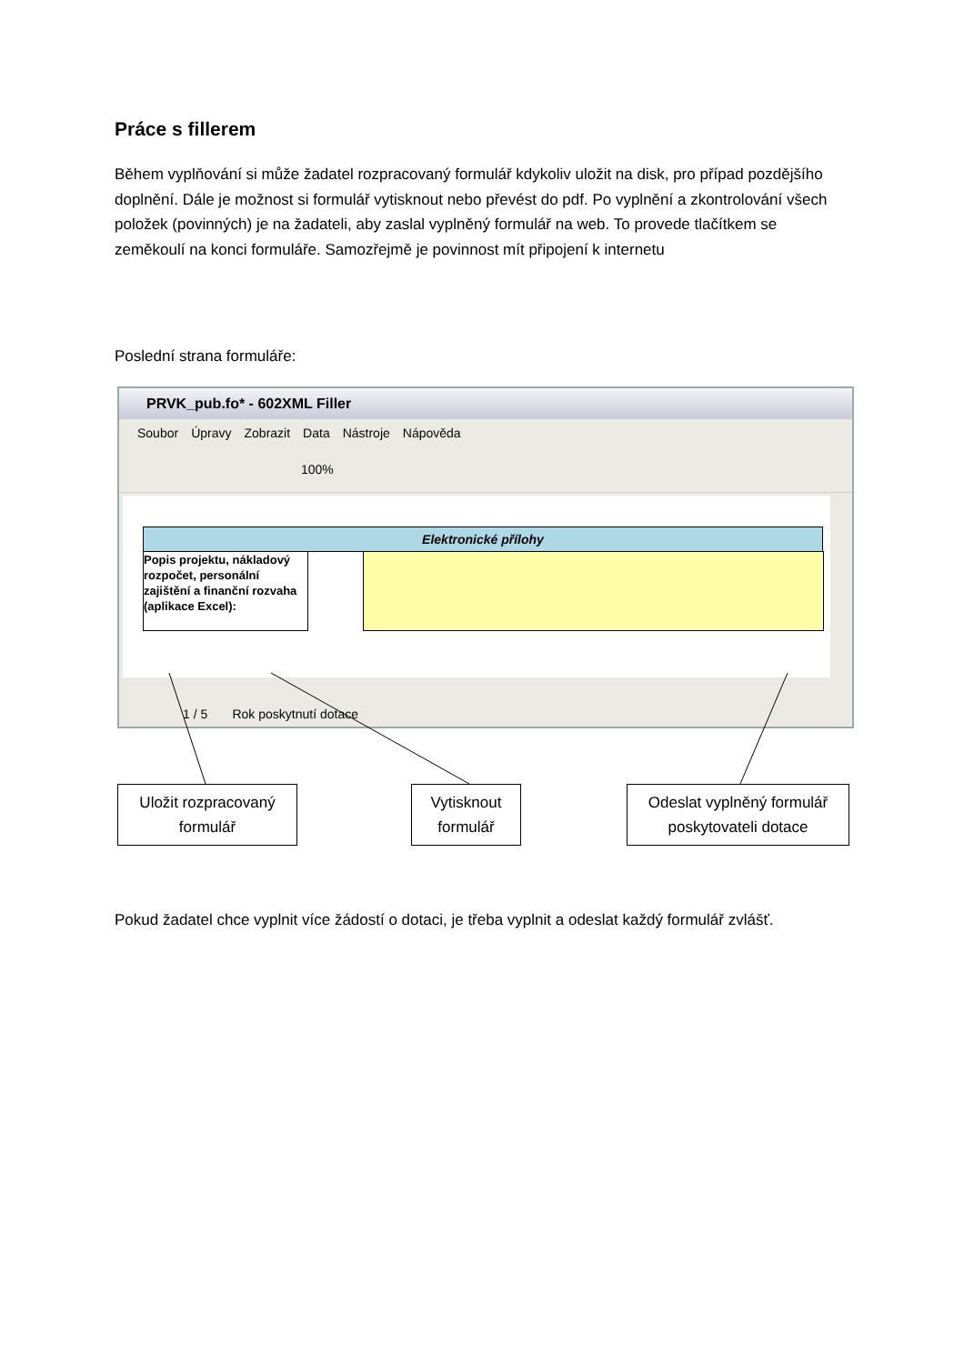Práce s fillerem
Během vyplňování si může žadatel rozpracovaný formulář kdykoliv uložit na disk, pro případ pozdějšího doplnění. Dále je možnost si formulář vytisknout nebo převést do pdf. Po vyplnění a zkontrolování všech položek (povinných) je na žadateli, aby zaslal vyplněný formulář na web. To provede tlačítkem se zeměkoulí na konci formuláře. Samozřejmě je povinnost mít připojení k internetu
Poslední strana formuláře:
PRVK_pub.fo* - 602XML Filler
Soubor Úpravy Zobrazit Data Nástroje Nápověda
100%
Elektronické přílohy
Popis projektu, nákladový rozpočet, personální zajištění a finanční rozvaha (aplikace Excel):
1 / 5 Rok poskytnutí dotace
Uložit rozpracovaný
formulář
Vytisknout
formulář
Odeslat vyplněný formulář
poskytovateli dotace
Pokud žadatel chce vyplnit více žádostí o dotaci, je třeba vyplnit a odeslat každý formulář zvlášť.